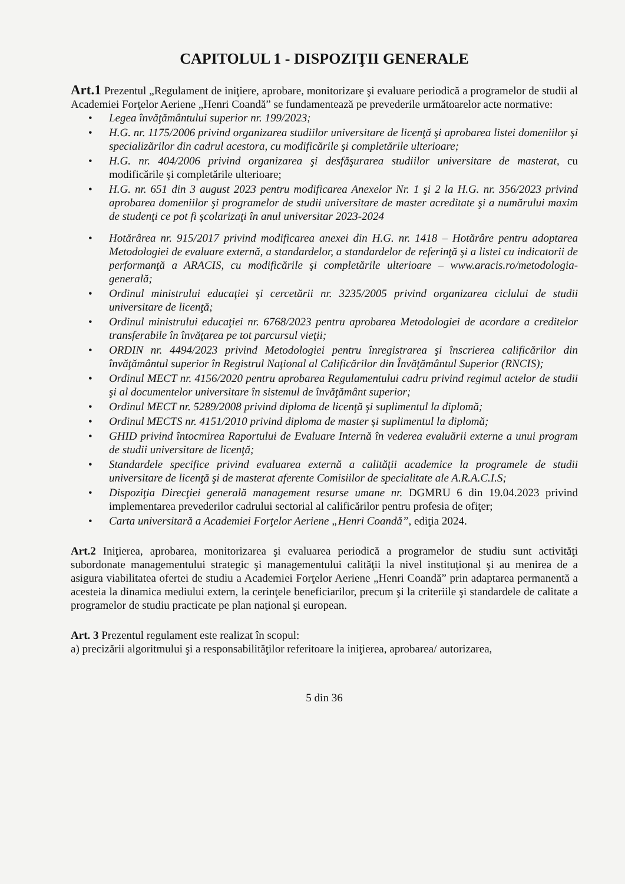CAPITOLUL 1 - DISPOZIŢII GENERALE
Art.1 Prezentul „Regulament de iniţiere, aprobare, monitorizare şi evaluare periodică a programelor de studii al Academiei Forţelor Aeriene „Henri Coandă” se fundamentează pe prevederile următoarelor acte normative:
• Legea învăţământului superior nr. 199/2023;
• H.G. nr. 1175/2006 privind organizarea studiilor universitare de licenţă şi aprobarea listei domeniilor şi specializărilor din cadrul acestora, cu modificările şi completările ulterioare;
• H.G. nr. 404/2006 privind organizarea şi desfăşurarea studiilor universitare de masterat, cu modificările şi completările ulterioare;
• H.G. nr. 651 din 3 august 2023 pentru modificarea Anexelor Nr. 1 şi 2 la H.G. nr. 356/2023 privind aprobarea domeniilor şi programelor de studii universitare de master acreditate şi a numărului maxim de studenţi ce pot fi şcolarizaţi în anul universitar 2023-2024
• Hotărârea nr. 915/2017 privind modificarea anexei din H.G. nr. 1418 – Hotărâre pentru adoptarea Metodologiei de evaluare externă, a standardelor, a standardelor de referinţă şi a listei cu indicatorii de performanţă a ARACIS, cu modificările şi completările ulterioare – www.aracis.ro/metodologia-generală;
• Ordinul ministrului educaţiei şi cercetării nr. 3235/2005 privind organizarea ciclului de studii universitare de licenţă;
• Ordinul ministrului educaţiei nr. 6768/2023 pentru aprobarea Metodologiei de acordare a creditelor transferabile în învăţarea pe tot parcursul vieţii;
• ORDIN nr. 4494/2023 privind Metodologiei pentru înregistrarea şi înscrierea calificărilor din învăţământul superior în Registrul Naţional al Calificărilor din Învăţământul Superior (RNCIS);
• Ordinul MECT nr. 4156/2020 pentru aprobarea Regulamentului cadru privind regimul actelor de studii şi al documentelor universitare în sistemul de învăţământ superior;
• Ordinul MECT nr. 5289/2008 privind diploma de licenţă şi suplimentul la diplomă;
• Ordinul MECTS nr. 4151/2010 privind diploma de master şi suplimentul la diplomă;
• GHID privind întocmirea Raportului de Evaluare Internă în vederea evaluării externe a unui program de studii universitare de licenţă;
• Standardele specifice privind evaluarea externă a calităţii academice la programele de studii universitare de licenţă şi de masterat aferente Comisiilor de specialitate ale A.R.A.C.I.S;
• Dispoziţia Direcţiei generală management resurse umane nr. DGMRU 6 din 19.04.2023 privind implementarea prevederilor cadrului sectorial al calificărilor pentru profesia de ofiţer;
• Carta universitară a Academiei Forţelor Aeriene „Henri Coandă”, ediţia 2024.
Art.2 Iniţierea, aprobarea, monitorizarea şi evaluarea periodică a programelor de studiu sunt activităţi subordonate managementului strategic şi managementului calităţii la nivel instituţional şi au menirea de a asigura viabilitatea ofertei de studiu a Academiei Forţelor Aeriene „Henri Coandă” prin adaptarea permanentă a acesteia la dinamica mediului extern, la cerinţele beneficiarilor, precum şi la criteriile şi standardele de calitate a programelor de studiu practicate pe plan naţional şi european.
Art. 3 Prezentul regulament este realizat în scopul:
a) precizării algoritmului şi a responsabilităţilor referitoare la iniţierea, aprobarea/ autorizarea,
5 din 36